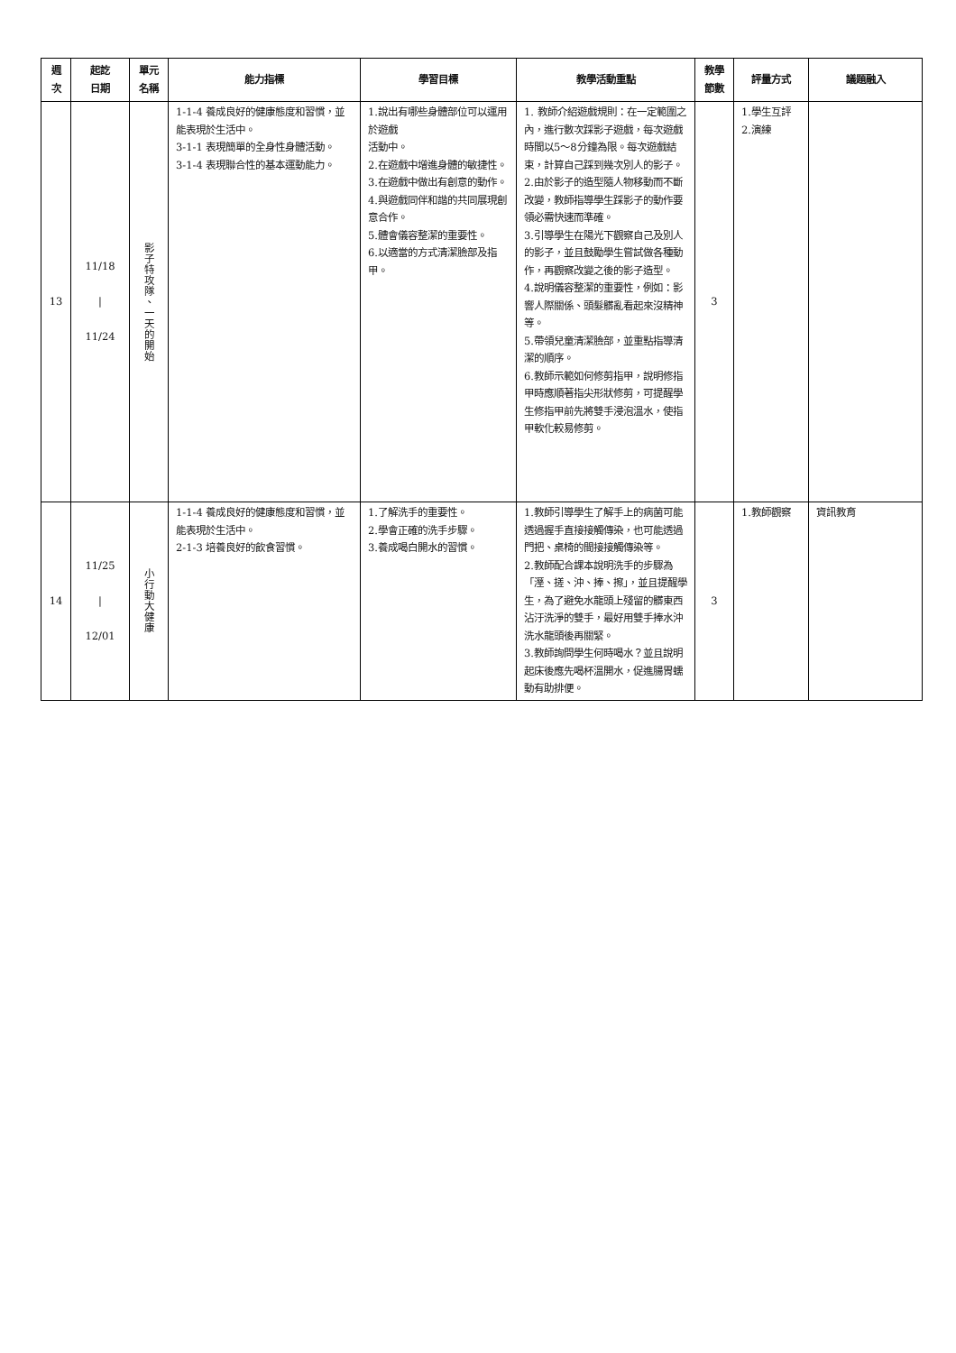| 週 次 | 起訖 日期 | 單元 名稱 | 能力指標 | 學習目標 | 教學活動重點 | 教學 節數 | 評量方式 | 議題融入 |
| --- | --- | --- | --- | --- | --- | --- | --- | --- |
| 13 | 11/18 / 11/24 | 影子特攻隊、一天的開始 | 1-1-4 養成良好的健康態度和習慣，並能表現於生活中。 3-1-1 表現簡單的全身性身體活動。 3-1-4 表現聯合性的基本運動能力。 | 1.說出有哪些身體部位可以運用於遊戲 活動中。 2.在遊戲中增進身體的敏捷性。 3.在遊戲中做出有創意的動作。 4.與遊戲同伴和諧的共同展現創意合作。 5.體會儀容整潔的重要性。 6.以適當的方式清潔臉部及指甲。 | 1. 教師介紹遊戲規則：在一定範圍之內，進行數次踩影子遊戲，每次遊戲時間以5～8分鐘為限。每次遊戲結束，計算自己踩到幾次別人的影子。 2.由於影子的造型隨人物移動而不斷改變，教師指導學生踩影子的動作要領必需快速而準確。 3.引導學生在陽光下觀察自己及別人的影子，並且鼓勵學生嘗試做各種動作，再觀察改變之後的影子造型。 4.說明儀容整潔的重要性，例如：影響人際關係、頭髮髒亂看起來沒精神等。 5.帶領兒童清潔臉部，並重點指導清潔的順序。 6.教師示範如何修剪指甲，說明修指甲時應順著指尖形狀修剪，可提醒學生修指甲前先將雙手浸泡溫水，使指甲軟化較易修剪。 | 3 | 1.學生互評 2.演練 | |
| 14 | 11/25 / 12/01 | 小行動大健康 | 1-1-4 養成良好的健康態度和習慣，並能表現於生活中。 2-1-3 培養良好的飲食習慣。 | 1.了解洗手的重要性。 2.學會正確的洗手步驟。 3.養成喝白開水的習慣。 | 1.教師引導學生了解手上的病菌可能透過握手直接接觸傳染，也可能透過門把、桌椅的間接接觸傳染等。 2.教師配合課本說明洗手的步驟為「溼、搓、沖、捧、擦」，並且提醒學生，為了避免水龍頭上殘留的髒東西沾汙洗淨的雙手，最好用雙手捧水沖洗水龍頭後再關緊。 3.教師詢問學生何時喝水？並且說明起床後應先喝杯溫開水，促進腸胃蠕動有助排便。 | 3 | 1.教師觀察 | 資訊教育 |